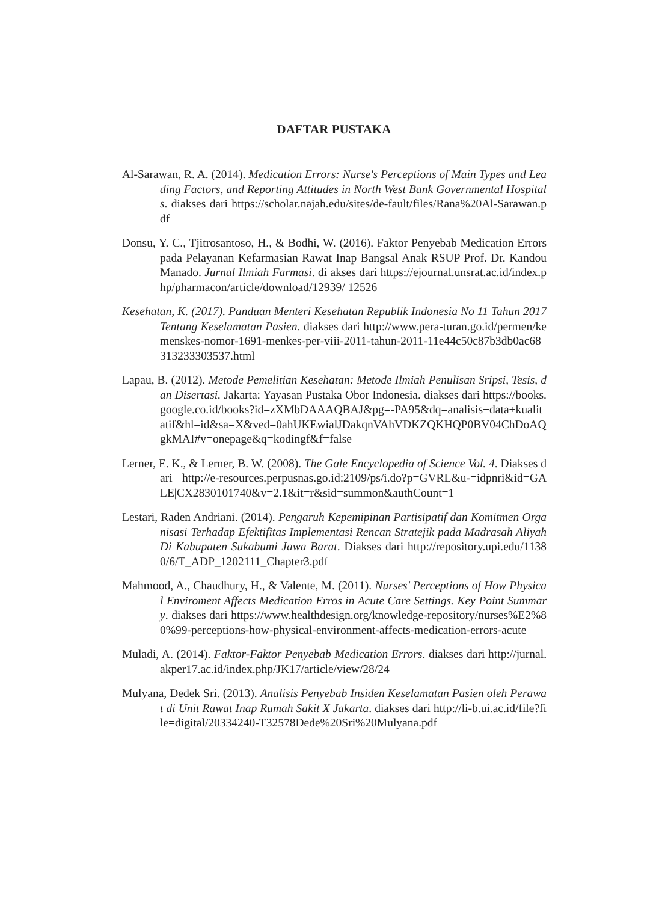DAFTAR PUSTAKA
Al-Sarawan, R. A. (2014). Medication Errors: Nurse's Perceptions of Main Types and Leading Factors, and Reporting Attitudes in North West Bank Governmental Hospitals. diakses dari https://scholar.najah.edu/sites/de-fault/files/Rana%20Al-Sarawan.pdf
Donsu, Y. C., Tjitrosantoso, H., & Bodhi, W. (2016). Faktor Penyebab Medication Errors pada Pelayanan Kefarmasian Rawat Inap Bangsal Anak RSUP Prof. Dr. Kandou Manado. Jurnal Ilmiah Farmasi. di akses dari https://ejournal.unsrat.ac.id/index.php/pharmacon/article/download/12939/ 12526
Kesehatan, K. (2017). Panduan Menteri Kesehatan Republik Indonesia No 11 Tahun 2017 Tentang Keselamatan Pasien. diakses dari http://www.pera-turan.go.id/permen/kemenskes-nomor-1691-menkes-per-viii-2011-tahun-2011-11e44c50c87b3db0ac68313233303537.html
Lapau, B. (2012). Metode Pemelitian Kesehatan: Metode Ilmiah Penulisan Sripsi, Tesis, dan Disertasi. Jakarta: Yayasan Pustaka Obor Indonesia. diakses dari https://books.google.co.id/books?id=zXMbDAAAQBAJ&pg=-PA95&dq=analisis+data+kualitatif&hl=id&sa=X&ved=0ahUKEwialJDakqnVAhVDKZQKHQP0BV04ChDoAQgkMAI#v=onepage&q=kodingf&f=false
Lerner, E. K., & Lerner, B. W. (2008). The Gale Encyclopedia of Science Vol. 4. Diakses dari http://e-resources.perpusnas.go.id:2109/ps/i.do?p=GVRL&u-=idpnri&id=GALE|CX2830101740&v=2.1&it=r&sid=summon&authCount=1
Lestari, Raden Andriani. (2014). Pengaruh Kepemipinan Partisipatif dan Komitmen Organisasi Terhadap Efektifitas Implementasi Rencan Stratejik pada Madrasah Aliyah Di Kabupaten Sukabumi Jawa Barat. Diakses dari http://repository.upi.edu/11380/6/T_ADP_1202111_Chapter3.pdf
Mahmood, A., Chaudhury, H., & Valente, M. (2011). Nurses' Perceptions of How Physical Enviroment Affects Medication Erros in Acute Care Settings. Key Point Summary. diakses dari https://www.healthdesign.org/knowledge-repository/nurses%E2%80%99-perceptions-how-physical-environment-affects-medication-errors-acute
Muladi, A. (2014). Faktor-Faktor Penyebab Medication Errors. diakses dari http://jurnal.akper17.ac.id/index.php/JK17/article/view/28/24
Mulyana, Dedek Sri. (2013). Analisis Penyebab Insiden Keselamatan Pasien oleh Perawat di Unit Rawat Inap Rumah Sakit X Jakarta. diakses dari http://li-b.ui.ac.id/file?file=digital/20334240-T32578Dede%20Sri%20Mulyana.pdf